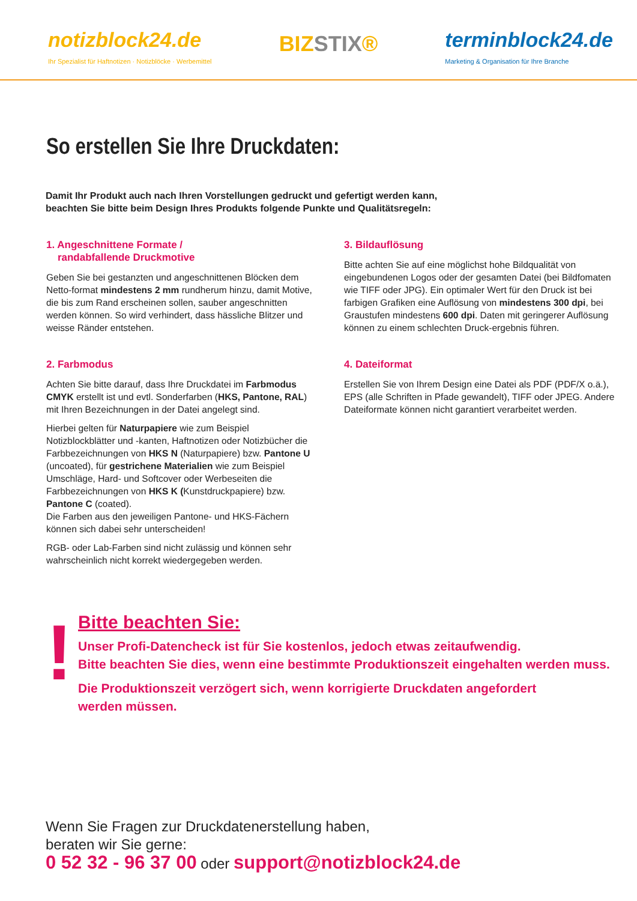notizblock24.de
Ihr Spezialist für Haftnotizen · Notizblöcke · Werbemittel
BIZSTIX®
terminblock24.de
Marketing & Organisation für Ihre Branche
So erstellen Sie Ihre Druckdaten:
Damit Ihr Produkt auch nach Ihren Vorstellungen gedruckt und gefertigt werden kann,
beachten Sie bitte beim Design Ihres Produkts folgende Punkte und Qualitätsregeln:
1. Angeschnittene Formate /
randabfallende Druckmotive
Geben Sie bei gestanzten und angeschnittenen Blöcken dem Netto-format mindestens 2 mm rundherum hinzu, damit Motive, die bis zum Rand erscheinen sollen, sauber angeschnitten werden können. So wird verhindert, dass hässliche Blitzer und weisse Ränder entstehen.
2. Farbmodus
Achten Sie bitte darauf, dass Ihre Druckdatei im Farbmodus CMYK erstellt ist und evtl. Sonderfarben (HKS, Pantone, RAL) mit Ihren Bezeichnungen in der Datei angelegt sind.
Hierbei gelten für Naturpapiere wie zum Beispiel Notizblockblätter und -kanten, Haftnotizen oder Notizbücher die Farbbezeichnungen von HKS N (Naturpapiere) bzw. Pantone U (uncoated), für gestrichene Materialien wie zum Beispiel Umschläge, Hard- und Softcover oder Werbeseiten die Farbbezeichnungen von HKS K (Kunstdruckpapiere) bzw. Pantone C (coated).
Die Farben aus den jeweiligen Pantone- und HKS-Fächern können sich dabei sehr unterscheiden!
RGB- oder Lab-Farben sind nicht zulässig und können sehr wahrscheinlich nicht korrekt wiedergegeben werden.
3. Bildauflösung
Bitte achten Sie auf eine möglichst hohe Bildqualität von eingebundenen Logos oder der gesamten Datei (bei Bildfomaten wie TIFF oder JPG). Ein optimaler Wert für den Druck ist bei farbigen Grafiken eine Auflösung von mindestens 300 dpi, bei Graustufen mindestens 600 dpi. Daten mit geringerer Auflösung können zu einem schlechten Druck-ergebnis führen.
4. Dateiformat
Erstellen Sie von Ihrem Design eine Datei als PDF (PDF/X o.ä.), EPS (alle Schriften in Pfade gewandelt), TIFF oder JPEG. Andere Dateiformate können nicht garantiert verarbeitet werden.
!
Bitte beachten Sie:
Unser Profi-Datencheck ist für Sie kostenlos, jedoch etwas zeitaufwendig.
Bitte beachten Sie dies, wenn eine bestimmte Produktionszeit eingehalten werden muss.
Die Produktionszeit verzögert sich, wenn korrigierte Druckdaten angefordert
werden müssen.
Wenn Sie Fragen zur Druckdatenerstellung haben,
beraten wir Sie gerne:
0 52 32 - 96 37 00 oder support@notizblock24.de